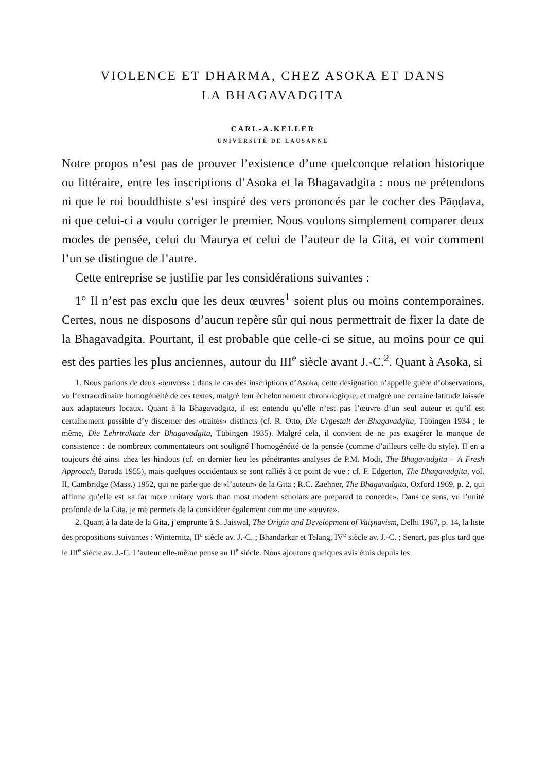VIOLENCE ET DHARMA, CHEZ ASOKA ET DANS
LA BHAGAVADGITA
CARL-A.KELLER
UNIVERSITÉ DE LAUSANNE
Notre propos n’est pas de prouver l’existence d’une quelconque relation historique ou littéraire, entre les inscriptions d’Asoka et la Bhagavadgita : nous ne prétendons ni que le roi bouddhiste s’est inspiré des vers prononcés par le cocher des Pāṇḍava, ni que celui-ci a voulu corriger le premier. Nous voulons simplement comparer deux modes de pensée, celui du Maurya et celui de l’auteur de la Gita, et voir comment l’un se distingue de l’autre.
Cette entreprise se justifie par les considérations suivantes :
1° Il n’est pas exclu que les deux œuvres<sup>1</sup> soient plus ou moins contemporaines. Certes, nous ne disposons d’aucun repère sûr qui nous permettrait de fixer la date de la Bhagavadgita. Pourtant, il est probable que celle-ci se situe, au moins pour ce qui est des parties les plus anciennes, autour du III<sup>e</sup> siècle avant J.-C.<sup>2</sup>. Quant à Asoka, si
1. Nous parlons de deux «œuvres» : dans le cas des inscriptions d’Asoka, cette désignation n’appelle guère d’observations, vu l’extraordinaire homogénéité de ces textes, malgré leur échelonnement chronologique, et malgré une certaine latitude laissée aux adaptateurs locaux. Quant à la Bhagavadgita, il est entendu qu’elle n’est pas l’œuvre d’un seul auteur et qu’il est certainement possible d’y discerner des «traités» distincts (cf. R. Otto, Die Urgestalt der Bhagavadgita, Tübingen 1934 ; le même, Die Lehrtraktate der Bhagavadgita, Tübingen 1935). Malgré cela, il convient de ne pas exagérer le manque de consistence : de nombreux commentateurs ont souligné l’homogénéité de la pensée (comme d’ailleurs celle du style). Il en a toujours été ainsi chez les hindous (cf. en dernier lieu les pénétrantes analyses de P.M. Modi, The Bhagavadgita – A Fresh Approach, Baroda 1955), mais quelques occidentaux se sont ralliés à ce point de vue : cf. F. Edgerton, The Bhagavadgita, vol. II, Cambridge (Mass.) 1952, qui ne parle que de «l’auteur» de la Gita ; R.C. Zaehner, The Bhagavadgita, Oxford 1969, p. 2, qui affirme qu’elle est «a far more unitary work than most modern scholars are prepared to concede». Dans ce sens, vu l’unité profonde de la Gita, je me permets de la considérer également comme une «œuvre».
2. Quant à la date de la Gita, j’emprunte à S. Jaiswal, The Origin and Development of Vaiṣṇavism, Delhi 1967, p. 14, la liste des propositions suivantes : Winternitz, II<sup>e</sup> siècle av. J.-C. ; Bhandarkar et Telang, IV<sup>e</sup> siècle av. J.-C. ; Senart, pas plus tard que le III<sup>e</sup> siècle av. J.-C. L’auteur elle-même pense au II<sup>e</sup> siècle. Nous ajoutons quelques avis émis depuis les